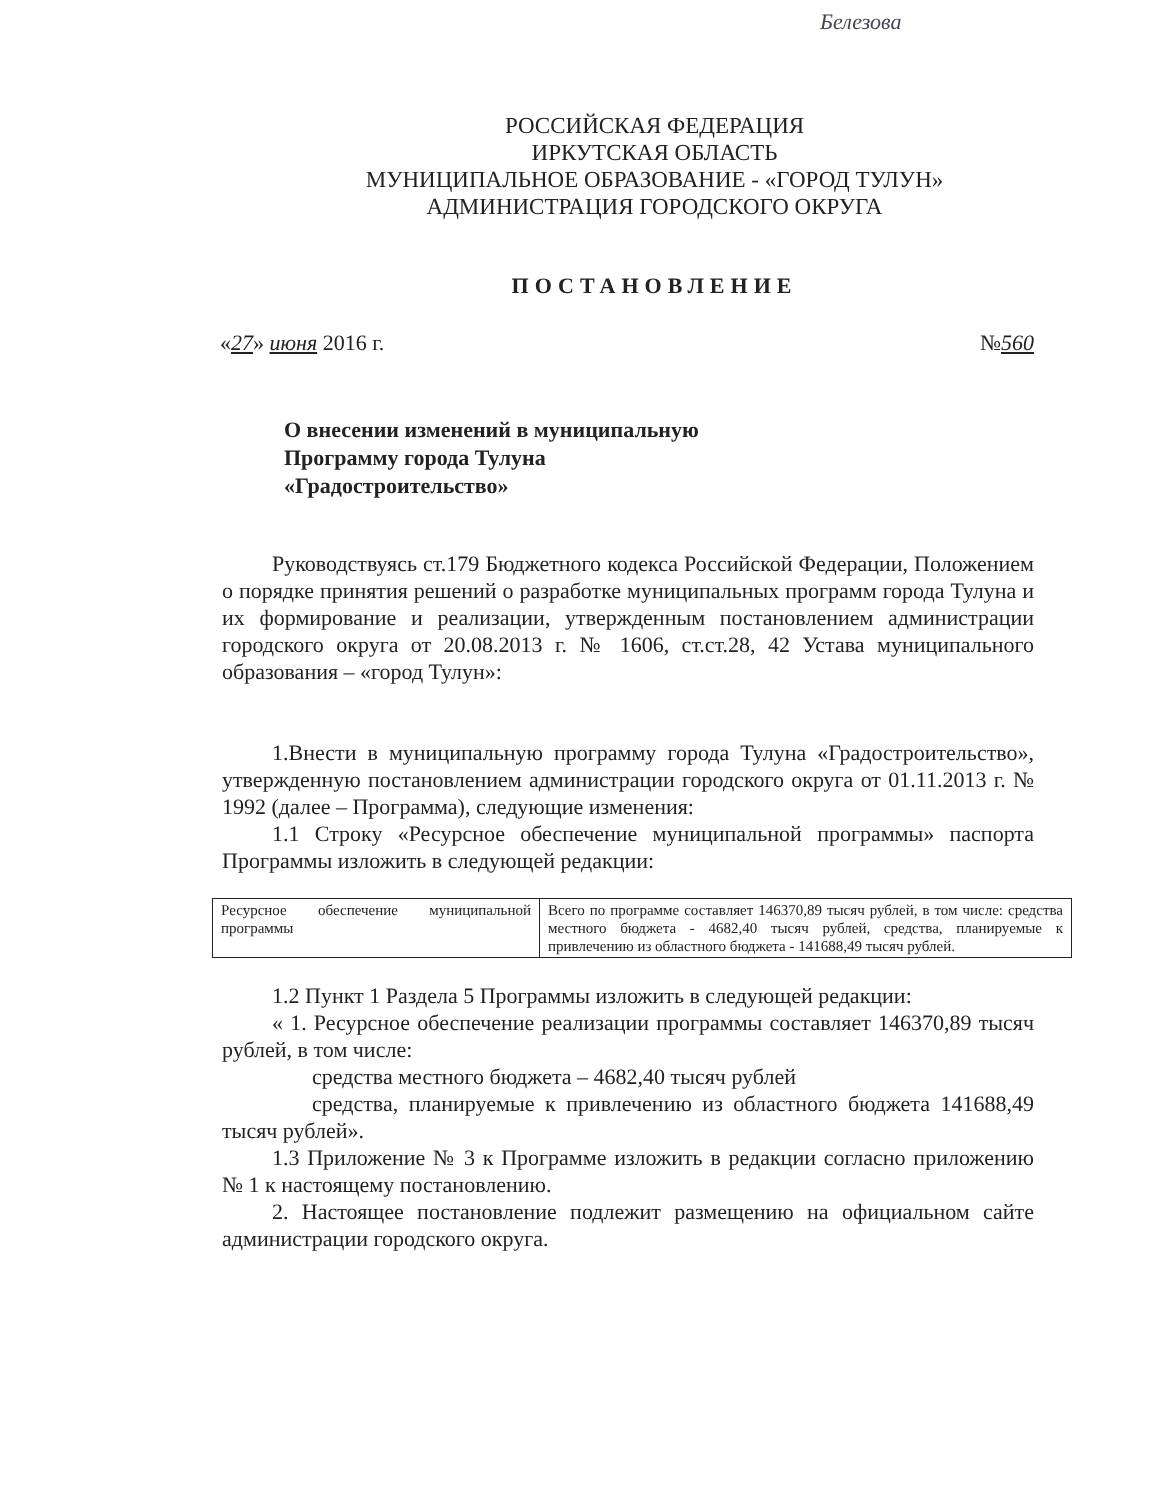Белезова
РОССИЙСКАЯ ФЕДЕРАЦИЯ
ИРКУТСКАЯ ОБЛАСТЬ
МУНИЦИПАЛЬНОЕ ОБРАЗОВАНИЕ - «ГОРОД ТУЛУН»
АДМИНИСТРАЦИЯ ГОРОДСКОГО ОКРУГА
ПОСТАНОВЛЕНИЕ
«27» июня 2016 г. №560
О внесении изменений в муниципальную
Программу города Тулуна
«Градостроительство»
Руководствуясь ст.179 Бюджетного кодекса Российской Федерации, Положением о порядке принятия решений о разработке муниципальных программ города Тулуна и их формирование и реализации, утвержденным постановлением администрации городского округа от 20.08.2013 г. № 1606, ст.ст.28, 42 Устава муниципального образования – «город Тулун»:
1.Внести в муниципальную программу города Тулуна «Градостроительство», утвержденную постановлением администрации городского округа от 01.11.2013 г. № 1992 (далее – Программа), следующие изменения:
1.1 Строку «Ресурсное обеспечение муниципальной программы» паспорта Программы изложить в следующей редакции:
| Ресурсное обеспечение муниципальной программы | Всего по программе составляет 146370,89 тысяч рублей, в том числе: средства местного бюджета - 4682,40 тысяч рублей, средства, планируемые к привлечению из областного бюджета - 141688,49 тысяч рублей. |
1.2 Пункт 1 Раздела 5 Программы изложить в следующей редакции:
« 1. Ресурсное обеспечение реализации программы составляет 146370,89 тысяч рублей, в том числе:
средства местного бюджета – 4682,40 тысяч рублей
средства, планируемые к привлечению из областного бюджета 141688,49 тысяч рублей».
1.3 Приложение № 3 к Программе изложить в редакции согласно приложению № 1 к настоящему постановлению.
2. Настоящее постановление подлежит размещению на официальном сайте администрации городского округа.